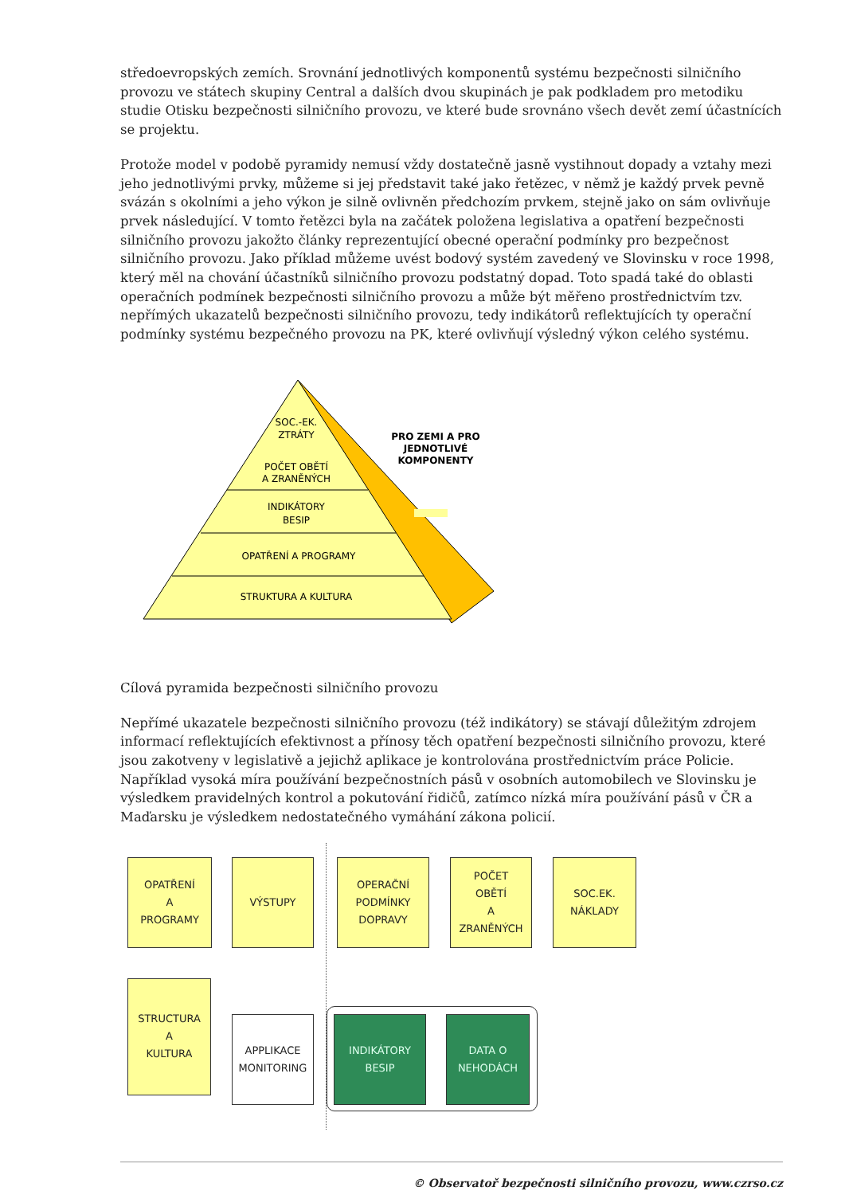středoevropských zemích. Srovnání jednotlivých komponentů systému bezpečnosti silničního provozu ve státech skupiny Central a dalších dvou skupinách je pak podkladem pro metodiku studie Otisku bezpečnosti silničního provozu, ve které bude srovnáno všech devět zemí účastnících se projektu.
Protože model v podobě pyramidy nemusí vždy dostatečně jasně vystihnout dopady a vztahy mezi jeho jednotlivými prvky, můžeme si jej představit také jako řetězec, v němž je každý prvek pevně svázán s okolními a jeho výkon je silně ovlivněn předchozím prvkem, stejně jako on sám ovlivňuje prvek následující. V tomto řetězci byla na začátek položena legislativa a opatření bezpečnosti silničního provozu jakožto články reprezentující obecné operační podmínky pro bezpečnost silničního provozu. Jako příklad můžeme uvést bodový systém zavedený ve Slovinsku v roce 1998, který měl na chování účastníků silničního provozu podstatný dopad. Toto spadá také do oblasti operačních podmínek bezpečnosti silničního provozu a může být měřeno prostřednictvím tzv. nepřímých ukazatelů bezpečnosti silničního provozu, tedy indikátorů reflektujících ty operační podmínky systému bezpečného provozu na PK, které ovlivňují výsledný výkon celého systému.
SOC.-EK.
ZTRÁTY
POČET OBĚTÍ
A ZRANĚNÝCH
INDIKÁTORY
BESIP
OPATŘENÍ A PROGRAMY
STRUKTURA A KULTURA
PRO ZEMI A PRO
JEDNOTLIVÉ
KOMPONENTY
Cílová pyramida bezpečnosti silničního provozu
Nepřímé ukazatele bezpečnosti silničního provozu (též indikátory) se stávají důležitým zdrojem informací reflektujících efektivnost a přínosy těch opatření bezpečnosti silničního provozu, které jsou zakotveny v legislativě a jejichž aplikace je kontrolována prostřednictvím práce Policie. Například vysoká míra používání bezpečnostních pásů v osobních automobilech ve Slovinsku je výsledkem pravidelných kontrol a pokutování řidičů, zatímco nízká míra používání pásů v ČR a Maďarsku je výsledkem nedostatečného vymáhání zákona policií.
OPATŘENÍ
A
PROGRAMY
VÝSTUPY
OPERAČNÍ
PODMÍNKY
DOPRAVY
POČET
OBĚTÍ
A
ZRANĚNÝCH
SOC.EK.
NÁKLADY
STRUCTURA
A
KULTURA
APPLIKACE
MONITORING
INDIKÁTORY
BESIP
DATA O
NEHODÁCH
© Observatoř bezpečnosti silničního provozu, www.czrso.cz